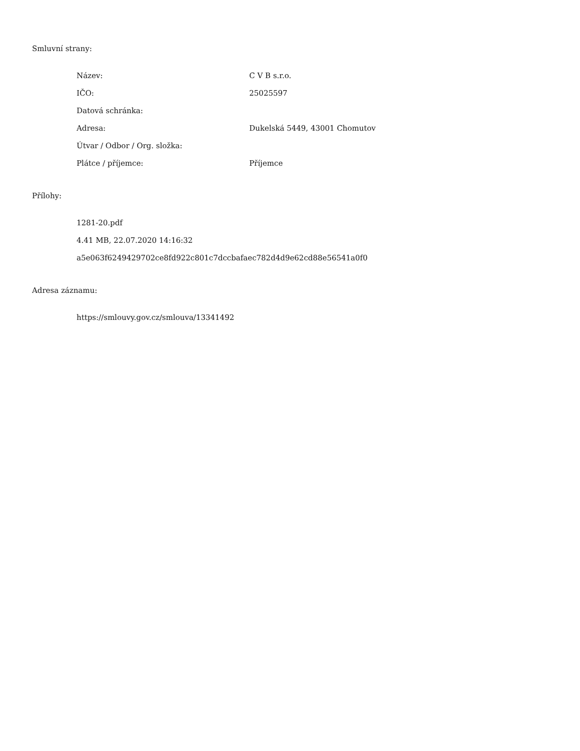Smluvní strany:
| Název: | C V B s.r.o. |
| IČO: | 25025597 |
| Datová schránka: | |
| Adresa: | Dukelská 5449, 43001 Chomutov |
| Útvar / Odbor / Org. složka: | |
| Plátce / příjemce: | Příjemce |
Přílohy:
1281-20.pdf
4.41 MB, 22.07.2020 14:16:32
a5e063f6249429702ce8fd922c801c7dccbafaec782d4d9e62cd88e56541a0f0
Adresa záznamu:
https://smlouvy.gov.cz/smlouva/13341492